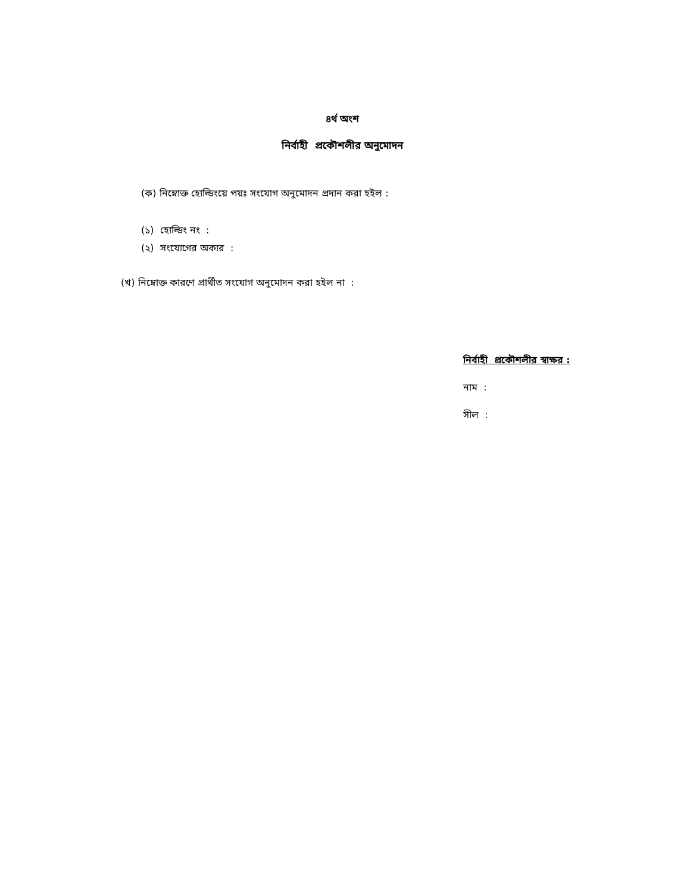৪র্থ অংশ
নির্বাহী প্রকৌশলীর অনুমোদন
(ক) নিম্নোক্ত হোল্ডিংয়ে পয়ঃ সংযোগ অনুমোদন প্রদান করা হইল :
(১) হোল্ডিং নং :
(২) সংযোগের অকার :
(খ) নিম্নোক্ত কারণে প্রার্থীত সংযোগ অনুমোদন করা হইল না :
নির্বাহী প্রকৌশলীর স্বাক্ষর :
নাম :
সীল :